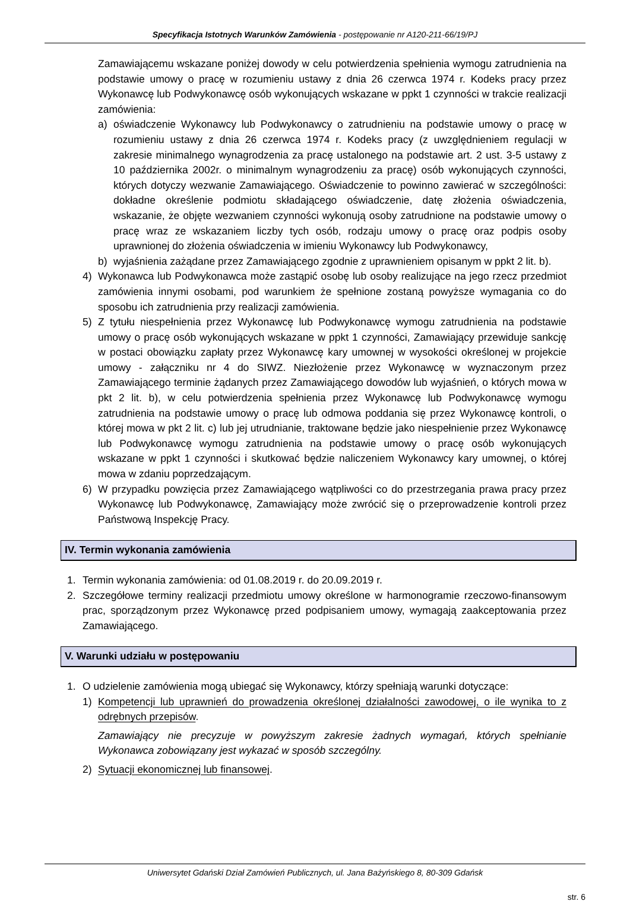Specyfikacja Istotnych Warunków Zamówienia - postępowanie nr A120-211-66/19/PJ
Zamawiającemu wskazane poniżej dowody w celu potwierdzenia spełnienia wymogu zatrudnienia na podstawie umowy o pracę w rozumieniu ustawy z dnia 26 czerwca 1974 r. Kodeks pracy przez Wykonawcę lub Podwykonawcę osób wykonujących wskazane w ppkt 1 czynności w trakcie realizacji zamówienia:
a) oświadczenie Wykonawcy lub Podwykonawcy o zatrudnieniu na podstawie umowy o pracę w rozumieniu ustawy z dnia 26 czerwca 1974 r. Kodeks pracy (z uwzględnieniem regulacji w zakresie minimalnego wynagrodzenia za pracę ustalonego na podstawie art. 2 ust. 3-5 ustawy z 10 października 2002r. o minimalnym wynagrodzeniu za pracę) osób wykonujących czynności, których dotyczy wezwanie Zamawiającego. Oświadczenie to powinno zawierać w szczególności: dokładne określenie podmiotu składającego oświadczenie, datę złożenia oświadczenia, wskazanie, że objęte wezwaniem czynności wykonują osoby zatrudnione na podstawie umowy o pracę wraz ze wskazaniem liczby tych osób, rodzaju umowy o pracę oraz podpis osoby uprawnionej do złożenia oświadczenia w imieniu Wykonawcy lub Podwykonawcy,
b) wyjaśnienia zażądane przez Zamawiającego zgodnie z uprawnieniem opisanym w ppkt 2 lit. b).
4) Wykonawca lub Podwykonawca może zastąpić osobę lub osoby realizujące na jego rzecz przedmiot zamówienia innymi osobami, pod warunkiem że spełnione zostaną powyższe wymagania co do sposobu ich zatrudnienia przy realizacji zamówienia.
5) Z tytułu niespełnienia przez Wykonawcę lub Podwykonawcę wymogu zatrudnienia na podstawie umowy o pracę osób wykonujących wskazane w ppkt 1 czynności, Zamawiający przewiduje sankcję w postaci obowiązku zapłaty przez Wykonawcę kary umownej w wysokości określonej w projekcie umowy - załączniku nr 4 do SIWZ. Niezłożenie przez Wykonawcę w wyznaczonym przez Zamawiającego terminie żądanych przez Zamawiającego dowodów lub wyjaśnień, o których mowa w pkt 2 lit. b), w celu potwierdzenia spełnienia przez Wykonawcę lub Podwykonawcę wymogu zatrudnienia na podstawie umowy o pracę lub odmowa poddania się przez Wykonawcę kontroli, o której mowa w pkt 2 lit. c) lub jej utrudnianie, traktowane będzie jako niespełnienie przez Wykonawcę lub Podwykonawcę wymogu zatrudnienia na podstawie umowy o pracę osób wykonujących wskazane w ppkt 1 czynności i skutkować będzie naliczeniem Wykonawcy kary umownej, o której mowa w zdaniu poprzedzającym.
6) W przypadku powzięcia przez Zamawiającego wątpliwości co do przestrzegania prawa pracy przez Wykonawcę lub Podwykonawcę, Zamawiający może zwrócić się o przeprowadzenie kontroli przez Państwową Inspekcję Pracy.
IV. Termin wykonania zamówienia
1. Termin wykonania zamówienia: od 01.08.2019 r. do 20.09.2019 r.
2. Szczegółowe terminy realizacji przedmiotu umowy określone w harmonogramie rzeczowo-finansowym prac, sporządzonym przez Wykonawcę przed podpisaniem umowy, wymagają zaakceptowania przez Zamawiającego.
V. Warunki udziału w postępowaniu
1. O udzielenie zamówienia mogą ubiegać się Wykonawcy, którzy spełniają warunki dotyczące:
1) Kompetencji lub uprawnień do prowadzenia określonej działalności zawodowej, o ile wynika to z odrębnych przepisów.
Zamawiający nie precyzuje w powyższym zakresie żadnych wymagań, których spełnianie Wykonawca zobowiązany jest wykazać w sposób szczególny.
2) Sytuacji ekonomicznej lub finansowej.
Uniwersytet Gdański Dział Zamówień Publicznych, ul. Jana Bażyńskiego 8, 80-309 Gdańsk
str. 6